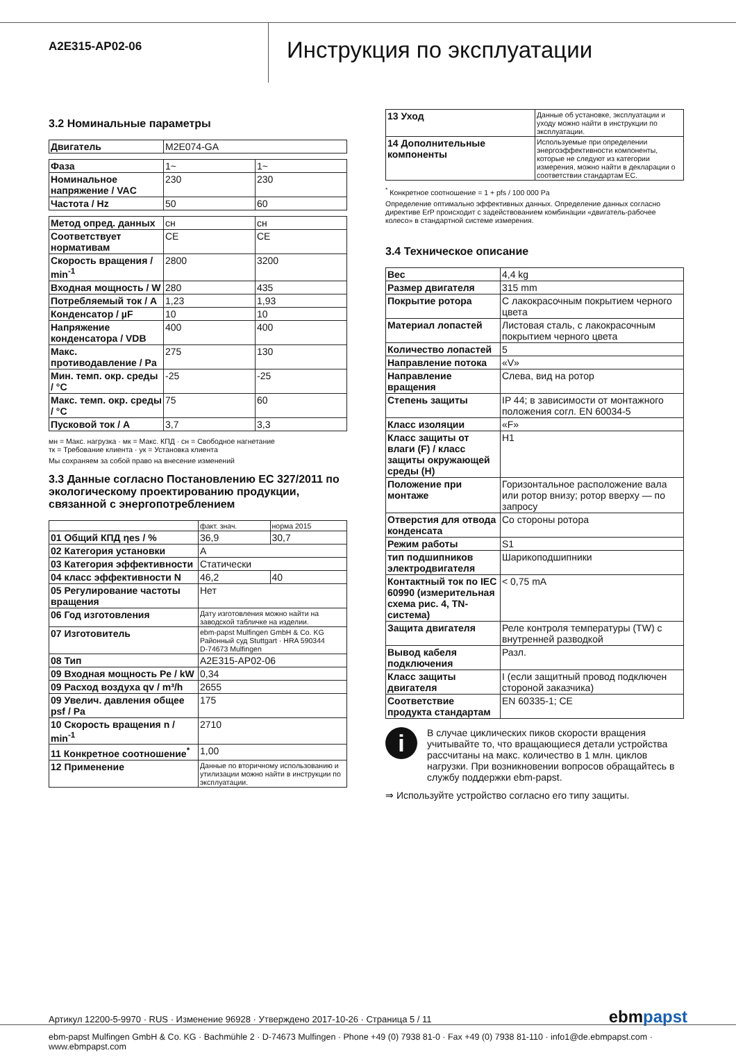A2E315-AP02-06
Инструкция по эксплуатации
3.2 Номинальные параметры
| Двигатель | M2E074-GA |
| Фаза | 1~ | 1~ |
| Номинальное напряжение / VAC | 230 | 230 |
| Частота / Hz | 50 | 60 |
| Метод опред. данных | сн | сн |
| Соответствует нормативам | CE | CE |
| Скорость вращения / min<sup>-1</sup> | 2800 | 3200 |
| Входная мощность / W | 280 | 435 |
| Потребляемый ток / A | 1,23 | 1,93 |
| Конденсатор / µF | 10 | 10 |
| Напряжение конденсатора / VDB | 400 | 400 |
| Макс. противодавление / Pa | 275 | 130 |
| Мин. темп. окр. среды / °C | -25 | -25 |
| Макс. темп. окр. среды / °C | 75 | 60 |
| Пусковой ток / A | 3,7 | 3,3 |
мн = Макс. нагрузка · мк = Макс. КПД · сн = Свободное нагнетание
тк = Требование клиента · ук = Установка клиента
Мы сохраняем за собой право на внесение изменений
3.3 Данные согласно Постановлению ЕС 327/2011 по экологическому проектированию продукции, связанной с энергопотреблением
| | факт. знач. | норма 2015 |
| 01 Общий КПД ηes / % | 36,9 | 30,7 |
| 02 Категория установки | A | |
| 03 Категория эффективности | Статически | |
| 04 класс эффективности N | 46,2 | 40 |
| 05 Регулирование частоты вращения | Нет | |
| 06 Год изготовления | Дату изготовления можно найти на заводской табличке на изделии. | |
| 07 Изготовитель | ebm-papst Mulfingen GmbH & Co. KG Районный суд Stuttgart · HRA 590344 D-74673 Mulfingen | |
| 08 Тип | A2E315-AP02-06 | |
| 09 Входная мощность Pe / kW | 0,34 | |
| 09 Расход воздуха qv / m³/h | 2655 | |
| 09 Увелич. давления общее psf / Pa | 175 | |
| 10 Скорость вращения n / min<sup>-1</sup> | 2710 | |
| 11 Конкретное соотношение<sup>*</sup> | 1,00 | |
| 12 Применение | Данные по вторичному использованию и утилизации можно найти в инструкции по эксплуатации. | |
| 13 Уход | Данные об установке, эксплуатации и уходу можно найти в инструкции по эксплуатации. |
| 14 Дополнительные компоненты | Используемые при определении энергоэффективности компоненты, которые не следуют из категории измерения, можно найти в декларации о соответствии стандартам ЕС. |
<sup>*</sup> Конкретное соотношение = 1 + pfs / 100 000 Pa
Определение оптимально эффективных данных. Определение данных согласно директиве ErP происходит с задействованием комбинации «двигатель-рабочее колесо» в стандартной системе измерения.
3.4 Техническое описание
| Вес | 4,4 kg |
| Размер двигателя | 315 mm |
| Покрытие ротора | С лакокрасочным покрытием черного цвета |
| Материал лопастей | Листовая сталь, с лакокрасочным покрытием черного цвета |
| Количество лопастей | 5 |
| Направление потока | «V» |
| Направление вращения | Слева, вид на ротор |
| Степень защиты | IP 44; в зависимости от монтажного положения согл. EN 60034-5 |
| Класс изоляции | «F» |
| Класс защиты от влаги (F) / класс защиты окружающей среды (H) | H1 |
| Положение при монтаже | Горизонтальное расположение вала или ротор внизу; ротор вверху — по запросу |
| Отверстия для отвода конденсата | Со стороны ротора |
| Режим работы | S1 |
| тип подшипников электродвигателя | Шарикоподшипники |
| Контактный ток по IEC 60990 (измерительная схема рис. 4, TN-система) | < 0,75 mA |
| Защита двигателя | Реле контроля температуры (TW) с внутренней разводкой |
| Вывод кабеля подключения | Разл. |
| Класс защиты двигателя | I (если защитный провод подключен стороной заказчика) |
| Соответствие продукта стандартам | EN 60335-1; CE |
i
В случае циклических пиков скорости вращения учитывайте то, что вращающиеся детали устройства рассчитаны на макс. количество в 1 млн. циклов нагрузки. При возникновении вопросов обращайтесь в службу поддержки ebm-papst.
⇒ Используйте устройство согласно его типу защиты.
Артикул 12200-5-9970 · RUS · Изменение 96928 · Утверждено 2017-10-26 · Страница 5 / 11 ebmpapst
ebm-papst Mulfingen GmbH & Co. KG · Bachmühle 2 · D-74673 Mulfingen · Phone +49 (0) 7938 81-0 · Fax +49 (0) 7938 81-110 · info1@de.ebmpapst.com · www.ebmpapst.com